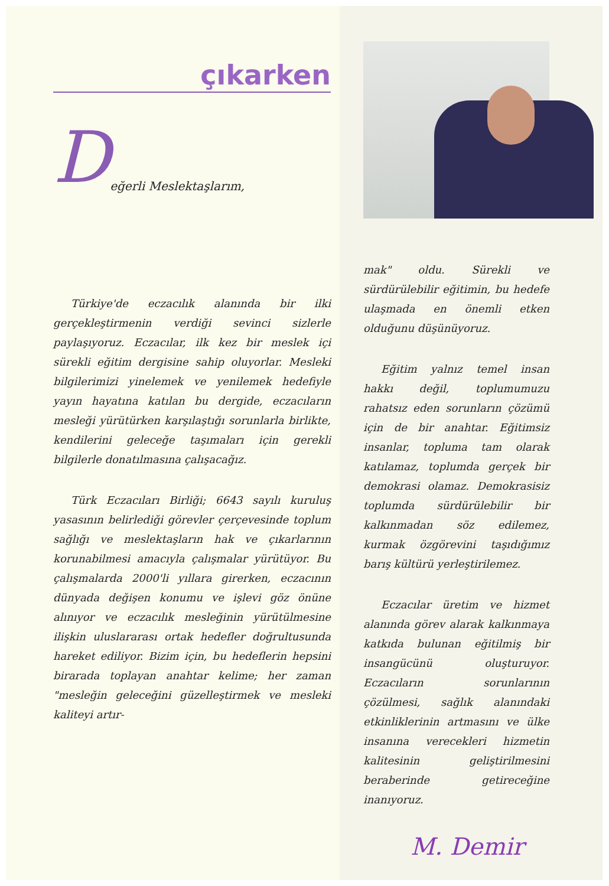çıkarken
Değerli Meslektaşlarım,
Türkiye'de eczacılık alanında bir ilki gerçekleştirmenin verdiği sevinci sizlerle paylaşıyoruz. Eczacılar, ilk kez bir meslek içi sürekli eğitim dergisine sahip oluyorlar. Mesleki bilgilerimizi yinelemek ve yenilemek hedefiyle yayın hayatına katılan bu dergide, eczacıların mesleği yürütürken karşılaştığı sorunlarla birlikte, kendilerini geleceğe taşımaları için gerekli bilgilerle donatılmasına çalışacağız.
Türk Eczacıları Birliği; 6643 sayılı kuruluş yasasının belirlediği görevler çerçevesinde toplum sağlığı ve meslektaşların hak ve çıkarlarının korunabilmesi amacıyla çalışmalar yürütüyor. Bu çalışmalarda 2000'li yıllara girerken, eczacının dünyada değişen konumu ve işlevi göz önüne alınıyor ve eczacılık mesleğinin yürütülmesine ilişkin uluslararası ortak hedefler doğrultusunda hareket ediliyor. Bizim için, bu hedeflerin hepsini birarada toplayan anahtar kelime; her zaman "mesleğin geleceğini güzelleştirmek ve mesleki kaliteyi artır-
mak" oldu. Sürekli ve sürdürülebilir eğitimin, bu hedefe ulaşmada en önemli etken olduğunu düşünüyoruz.
Eğitim yalnız temel insan hakkı değil, toplumumuzu rahatsız eden sorunların çözümü için de bir anahtar. Eğitimsiz insanlar, topluma tam olarak katılamaz, toplumda gerçek bir demokrasi olamaz. Demokrasisiz toplumda sürdürülebilir bir kalkınmadan söz edilemez, kurmak özgörevini taşıdığımız barış kültürü yerleştirilemez.
Eczacılar üretim ve hizmet alanında görev alarak kalkınmaya katkıda bulunan eğitilmiş bir insangücünü oluşturuyor. Eczacıların sorunlarının çözülmesi, sağlık alanındaki etkinliklerinin artmasını ve ülke insanına verecekleri hizmetin kalitesinin geliştirilmesini beraberinde getireceğine inanıyoruz.
M. Demir